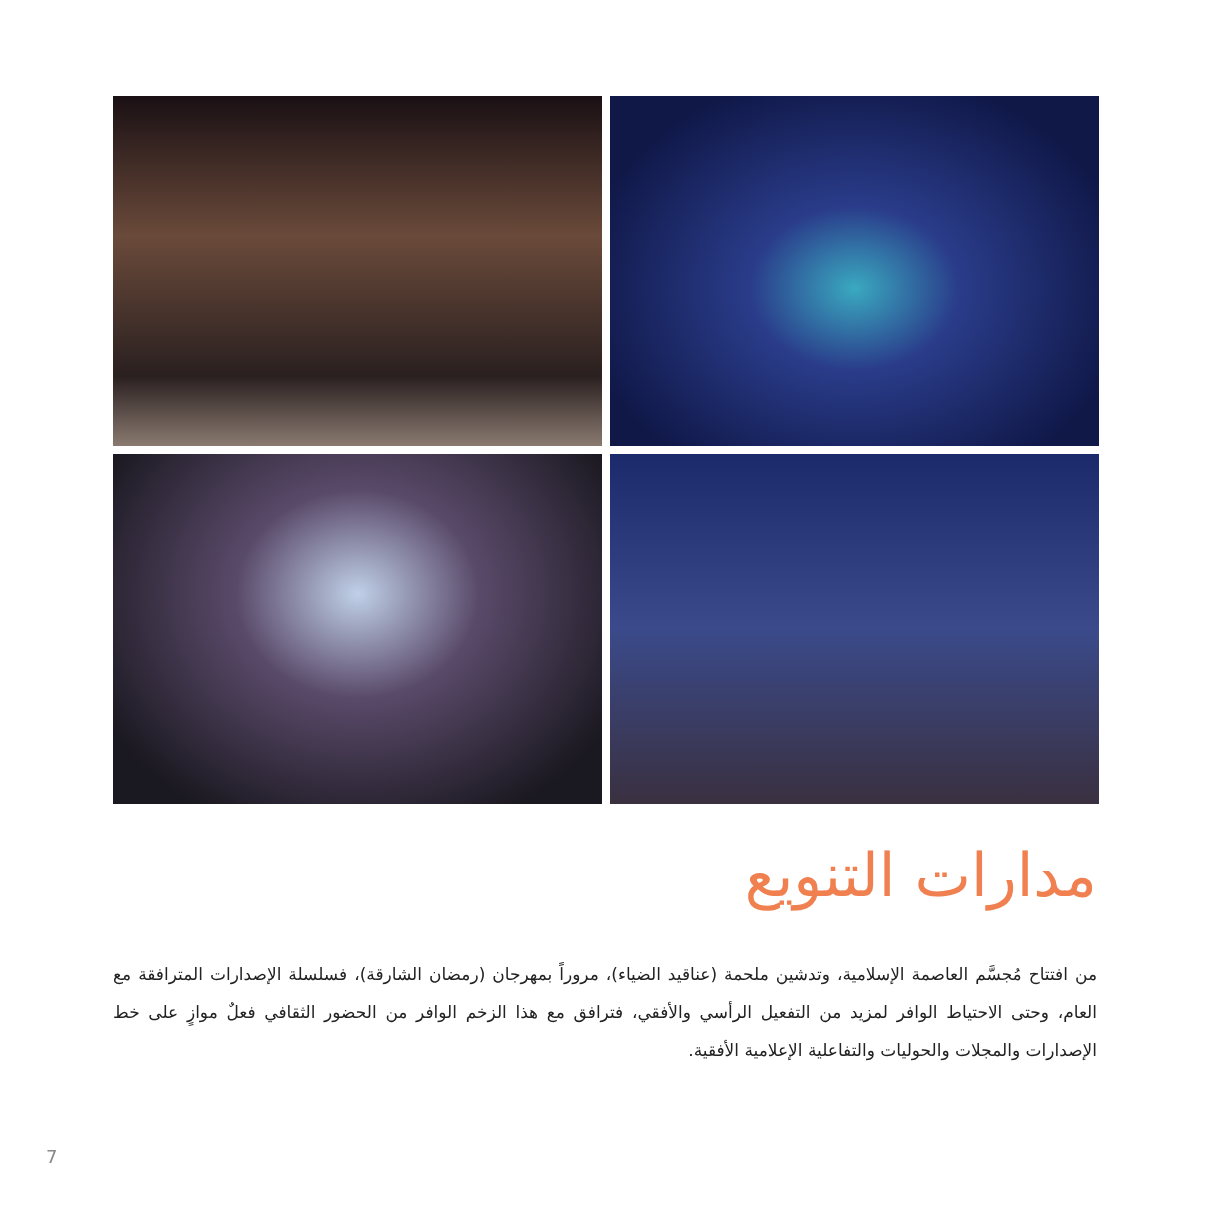مدارات التنويع
من افتتاح مُجسَّم العاصمة الإسلامية، وتدشين ملحمة (عناقيد الضياء)، مروراً بمهرجان (رمضان الشارقة)، فسلسلة الإصدارات المترافقة مع العام، وحتى الاحتياط الوافر لمزيد من التفعيل الرأسي والأفقي، فترافق مع هذا الزخم الوافر من الحضور الثقافي فعلٌ موازٍ على خط الإصدارات والمجلات والحوليات والتفاعلية الإعلامية الأفقية.
7